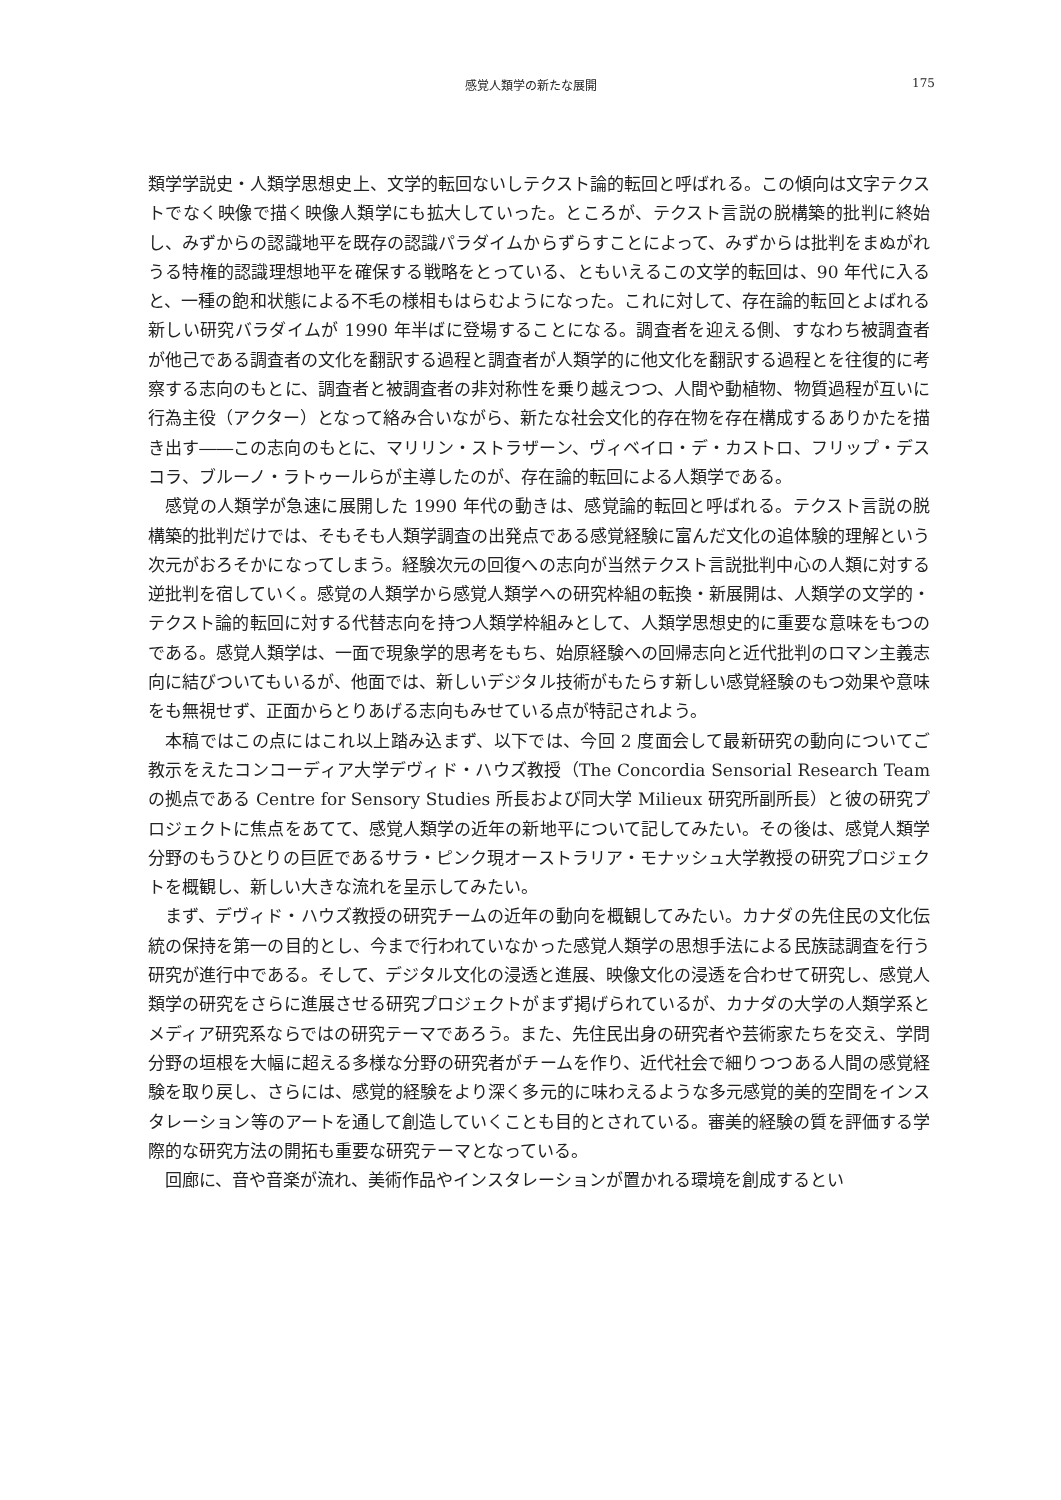感覚人類学の新たな展開 175
類学学説史・人類学思想史上、文学的転回ないしテクスト論的転回と呼ばれる。この傾向は文字テクストでなく映像で描く映像人類学にも拡大していった。ところが、テクスト言説の脱構築的批判に終始し、みずからの認識地平を既存の認識パラダイムからずらすことによって、みずからは批判をまぬがれうる特権的認識理想地平を確保する戦略をとっている、ともいえるこの文学的転回は、90 年代に入ると、一種の飽和状態による不毛の様相もはらむようになった。これに対して、存在論的転回とよばれる新しい研究バラダイムが 1990 年半ばに登場することになる。調査者を迎える側、すなわち被調査者が他己である調査者の文化を翻訳する過程と調査者が人類学的に他文化を翻訳する過程とを往復的に考察する志向のもとに、調査者と被調査者の非対称性を乗り越えつつ、人間や動植物、物質過程が互いに行為主役（アクター）となって絡み合いながら、新たな社会文化的存在物を存在構成するありかたを描き出す――この志向のもとに、マリリン・ストラザーン、ヴィベイロ・デ・カストロ、フリップ・デスコラ、ブルーノ・ラトゥールらが主導したのが、存在論的転回による人類学である。
感覚の人類学が急速に展開した 1990 年代の動きは、感覚論的転回と呼ばれる。テクスト言説の脱構築的批判だけでは、そもそも人類学調査の出発点である感覚経験に富んだ文化の追体験的理解という次元がおろそかになってしまう。経験次元の回復への志向が当然テクスト言説批判中心の人類に対する逆批判を宿していく。感覚の人類学から感覚人類学への研究枠組の転換・新展開は、人類学の文学的・テクスト論的転回に対する代替志向を持つ人類学枠組みとして、人類学思想史的に重要な意味をもつのである。感覚人類学は、一面で現象学的思考をもち、始原経験への回帰志向と近代批判のロマン主義志向に結びついてもいるが、他面では、新しいデジタル技術がもたらす新しい感覚経験のもつ効果や意味をも無視せず、正面からとりあげる志向もみせている点が特記されよう。
本稿ではこの点にはこれ以上踏み込まず、以下では、今回 2 度面会して最新研究の動向についてご教示をえたコンコーディア大学デヴィド・ハウズ教授（The Concordia Sensorial Research Team の拠点である Centre for Sensory Studies 所長および同大学 Milieux 研究所副所長）と彼の研究プロジェクトに焦点をあてて、感覚人類学の近年の新地平について記してみたい。その後は、感覚人類学分野のもうひとりの巨匠であるサラ・ピンク現オーストラリア・モナッシュ大学教授の研究プロジェクトを概観し、新しい大きな流れを呈示してみたい。
まず、デヴィド・ハウズ教授の研究チームの近年の動向を概観してみたい。カナダの先住民の文化伝統の保持を第一の目的とし、今まで行われていなかった感覚人類学の思想手法による民族誌調査を行う研究が進行中である。そして、デジタル文化の浸透と進展、映像文化の浸透を合わせて研究し、感覚人類学の研究をさらに進展させる研究プロジェクトがまず掲げられているが、カナダの大学の人類学系とメディア研究系ならではの研究テーマであろう。また、先住民出身の研究者や芸術家たちを交え、学問分野の垣根を大幅に超える多様な分野の研究者がチームを作り、近代社会で細りつつある人間の感覚経験を取り戻し、さらには、感覚的経験をより深く多元的に味わえるような多元感覚的美的空間をインスタレーション等のアートを通して創造していくことも目的とされている。審美的経験の質を評価する学際的な研究方法の開拓も重要な研究テーマとなっている。
回廊に、音や音楽が流れ、美術作品やインスタレーションが置かれる環境を創成するとい